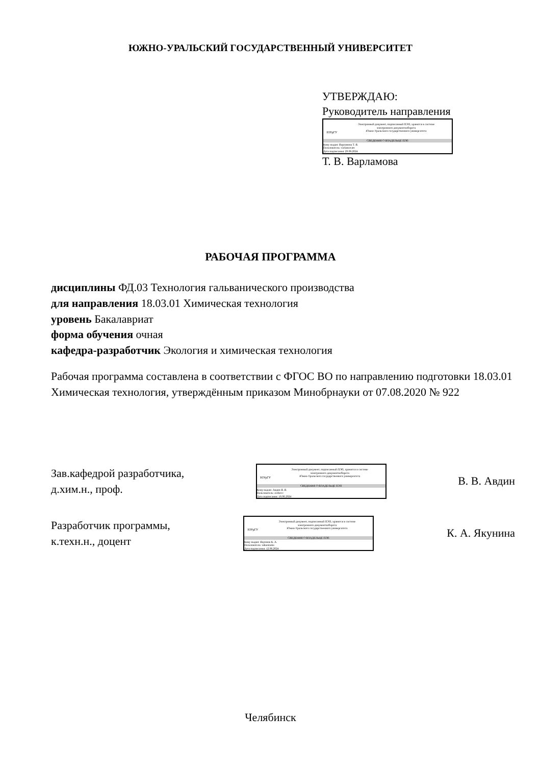ЮЖНО-УРАЛЬСКИЙ ГОСУДАРСТВЕННЫЙ УНИВЕРСИТЕТ
УТВЕРЖДАЮ:
Руководитель направления
ЮУрГУ
Электронный документ, подписанный ПЭП, хранится в системе
электронного документооборота
Южно-Уральского государственного университета
СВЕДЕНИЯ О ВЛАДЕЛЬЦЕ ПЭП
Кому выдан: Варламова Т. В.
Пользователь: varlamovatv
Дата подписания: 29.06.2024
Т. В. Варламова
РАБОЧАЯ ПРОГРАММА
дисциплины ФД.03 Технология гальванического производства
для направления 18.03.01 Химическая технология
уровень Бакалавриат
форма обучения очная
кафедра-разработчик Экология и химическая технология
Рабочая программа составлена в соответствии с ФГОС ВО по направлению подготовки 18.03.01 Химическая технология, утверждённым приказом Минобрнауки от 07.08.2020 № 922
Зав.кафедрой разработчика,
д.хим.н., проф.
ЮУрГУ
Электронный документ, подписанный ПЭП, хранится в системе
электронного документооборота
Южно-Уральского государственного университета
СВЕДЕНИЯ О ВЛАДЕЛЬЦЕ ПЭП
Кому выдан: Авдин В. В.
Пользователь: avdinvv
Дата подписания: 16.06.2024
В. В. Авдин
Разработчик программы,
к.техн.н., доцент
ЮУрГУ
Электронный документ, подписанный ПЭП, хранится в системе
электронного документооборота
Южно-Уральского государственного университета
СВЕДЕНИЯ О ВЛАДЕЛЬЦЕ ПЭП
Кому выдан: Якунина К. А.
Пользователь: iakuninaka
Дата подписания: 12.06.2024
К. А. Якунина
Челябинск